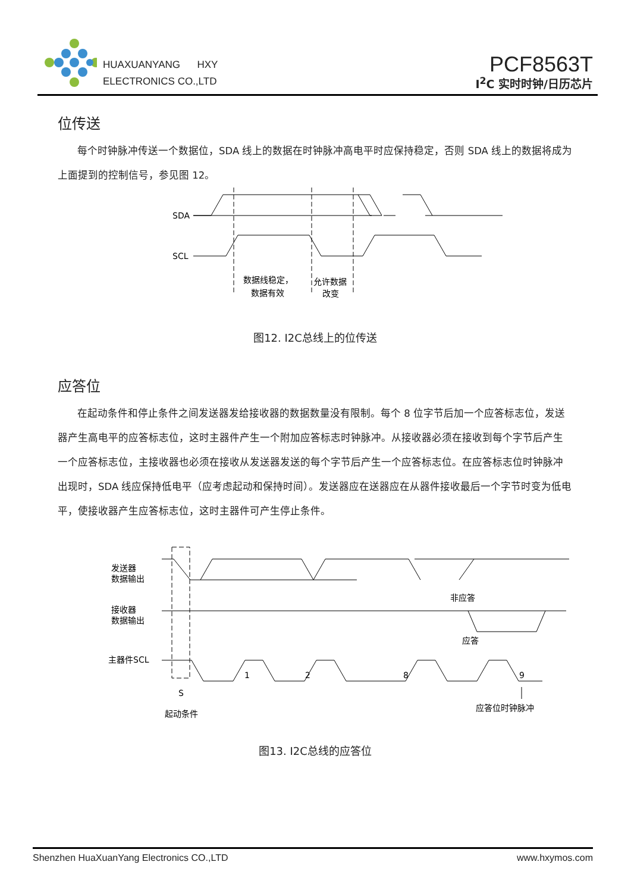HUAXUANYANG HXY
ELECTRONICS CO.,LTD
PCF8563T
I<sup>2</sup>C 实时时钟/日历芯片
位传送
每个时钟脉冲传送一个数据位，SDA 线上的数据在时钟脉冲高电平时应保持稳定，否则 SDA 线上的数据将成为上面提到的控制信号，参见图 12。
SDA
SCL
数据线稳定，
数据有效
允许数据
改变
图12. I2C总线上的位传送
应答位
在起动条件和停止条件之间发送器发给接收器的数据数量没有限制。每个 8 位字节后加一个应答标志位，发送器产生高电平的应答标志位，这时主器件产生一个附加应答标志时钟脉冲。从接收器必须在接收到每个字节后产生一个应答标志位，主接收器也必须在接收从发送器发送的每个字节后产生一个应答标志位。在应答标志位时钟脉冲出现时，SDA 线应保持低电平（应考虑起动和保持时间）。发送器应在送器应在从器件接收最后一个字节时变为低电平，使接收器产生应答标志位，这时主器件可产生停止条件。
发送器
数据输出
接收器
数据输出
主器件SCL
非应答
应答
1
2
8
9
S
起动条件
应答位时钟脉冲
图13. I2C总线的应答位
Shenzhen HuaXuanYang Electronics CO.,LTD www.hxymos.com